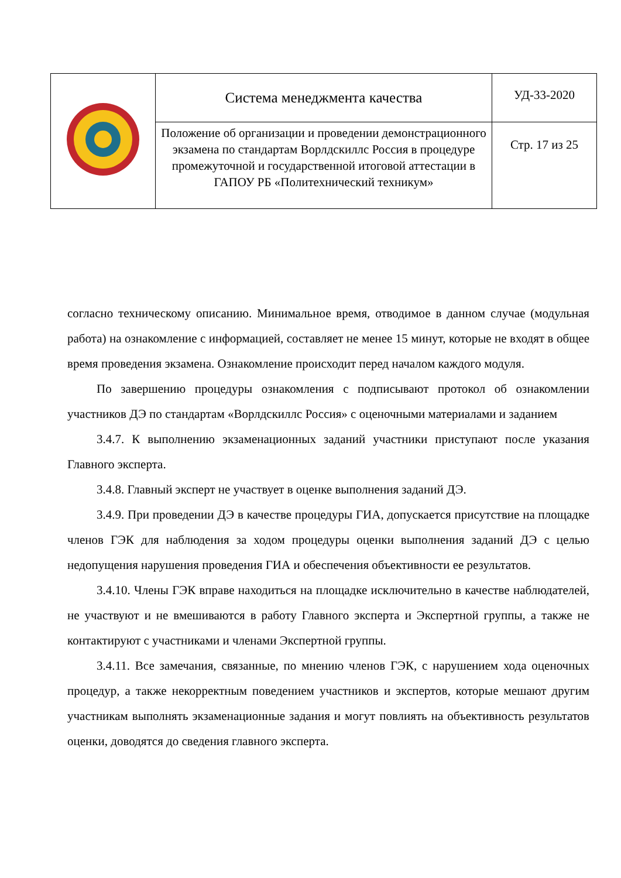| | Система менеджмента качества | УД-33-2020 |
| | Положение об организации и проведении демонстрационного экзамена по стандартам Ворлдскиллс Россия в процедуре промежуточной и государственной итоговой аттестации в ГАПОУ РБ «Политехнический техникум» | Стр. 17 из 25 |
согласно техническому описанию. Минимальное время, отводимое в данном случае (модульная работа) на ознакомление с информацией, составляет не менее 15 минут, которые не входят в общее время проведения экзамена. Ознакомление происходит перед началом каждого модуля.
По завершению процедуры ознакомления с подписывают протокол об ознакомлении участников ДЭ по стандартам «Ворлдскиллс Россия» с оценочными материалами и заданием
3.4.7. К выполнению экзаменационных заданий участники приступают после указания Главного эксперта.
3.4.8. Главный эксперт не участвует в оценке выполнения заданий ДЭ.
3.4.9. При проведении ДЭ в качестве процедуры ГИА, допускается присутствие на площадке членов ГЭК для наблюдения за ходом процедуры оценки выполнения заданий ДЭ с целью недопущения нарушения проведения ГИА и обеспечения объективности ее результатов.
3.4.10. Члены ГЭК вправе находиться на площадке исключительно в качестве наблюдателей, не участвуют и не вмешиваются в работу Главного эксперта и Экспертной группы, а также не контактируют с участниками и членами Экспертной группы.
3.4.11. Все замечания, связанные, по мнению членов ГЭК, с нарушением хода оценочных процедур, а также некорректным поведением участников и экспертов, которые мешают другим участникам выполнять экзаменационные задания и могут повлиять на объективность результатов оценки, доводятся до сведения главного эксперта.